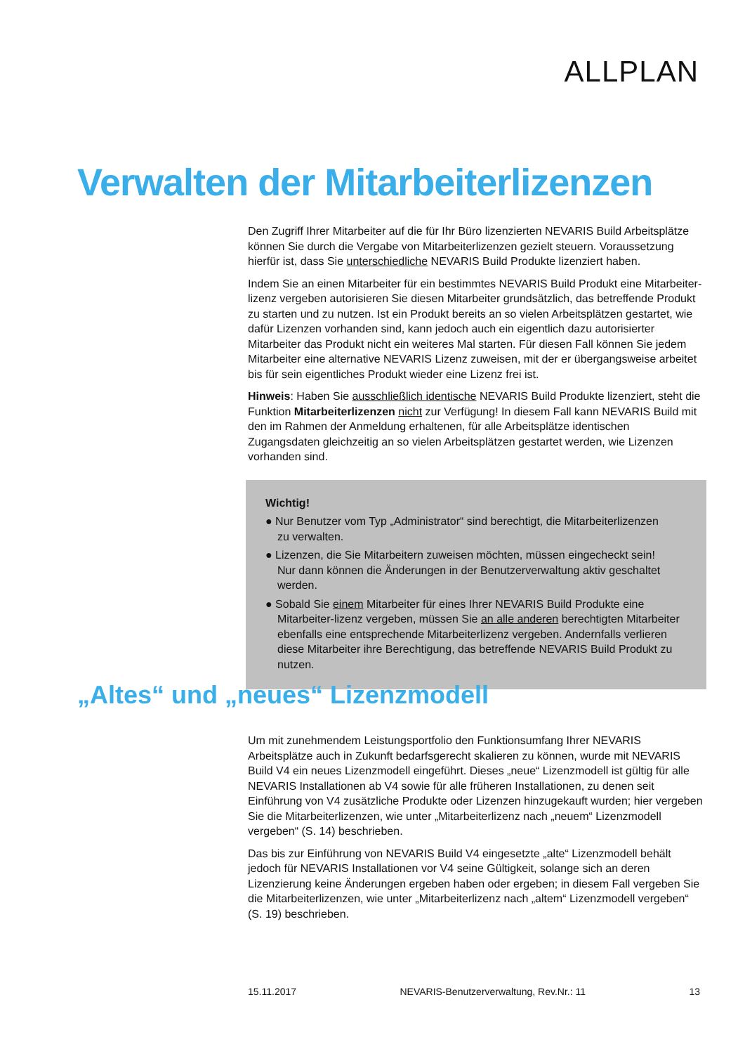ALLPLAN
Verwalten der Mitarbeiterlizenzen
Den Zugriff Ihrer Mitarbeiter auf die für Ihr Büro lizenzierten NEVARIS Build Arbeitsplätze können Sie durch die Vergabe von Mitarbeiterlizenzen gezielt steuern. Voraussetzung hierfür ist, dass Sie unterschiedliche NEVARIS Build Produkte lizenziert haben.
Indem Sie an einen Mitarbeiter für ein bestimmtes NEVARIS Build Produkt eine Mitarbeiter-lizenz vergeben autorisieren Sie diesen Mitarbeiter grundsätzlich, das betreffende Produkt zu starten und zu nutzen. Ist ein Produkt bereits an so vielen Arbeitsplätzen gestartet, wie dafür Lizenzen vorhanden sind, kann jedoch auch ein eigentlich dazu autorisierter Mitarbeiter das Produkt nicht ein weiteres Mal starten. Für diesen Fall können Sie jedem Mitarbeiter eine alternative NEVARIS Lizenz zuweisen, mit der er übergangsweise arbeitet bis für sein eigentliches Produkt wieder eine Lizenz frei ist.
Hinweis: Haben Sie ausschließlich identische NEVARIS Build Produkte lizenziert, steht die Funktion Mitarbeiterlizenzen nicht zur Verfügung! In diesem Fall kann NEVARIS Build mit den im Rahmen der Anmeldung erhaltenen, für alle Arbeitsplätze identischen Zugangsdaten gleichzeitig an so vielen Arbeitsplätzen gestartet werden, wie Lizenzen vorhanden sind.
Wichtig!
● Nur Benutzer vom Typ „Administrator“ sind berechtigt, die Mitarbeiterlizenzen
zu verwalten.
● Lizenzen, die Sie Mitarbeitern zuweisen möchten, müssen eingecheckt sein!
Nur dann können die Änderungen in der Benutzerverwaltung aktiv geschaltet werden.
● Sobald Sie einem Mitarbeiter für eines Ihrer NEVARIS Build Produkte eine Mitarbeiter-lizenz vergeben, müssen Sie an alle anderen berechtigten Mitarbeiter ebenfalls eine entsprechende Mitarbeiterlizenz vergeben. Andernfalls verlieren diese Mitarbeiter ihre Berechtigung, das betreffende NEVARIS Build Produkt zu nutzen.
„Altes“ und „neues“ Lizenzmodell
Um mit zunehmendem Leistungsportfolio den Funktionsumfang Ihrer NEVARIS Arbeitsplätze auch in Zukunft bedarfsgerecht skalieren zu können, wurde mit NEVARIS Build V4 ein neues Lizenzmodell eingeführt. Dieses „neue“ Lizenzmodell ist gültig für alle NEVARIS Installationen ab V4 sowie für alle früheren Installationen, zu denen seit Einführung von V4 zusätzliche Produkte oder Lizenzen hinzugekauft wurden; hier vergeben Sie die Mitarbeiterlizenzen, wie unter „Mitarbeiterlizenz nach „neuem“ Lizenzmodell vergeben“ (S. 14) beschrieben.
Das bis zur Einführung von NEVARIS Build V4 eingesetzte „alte“ Lizenzmodell behält jedoch für NEVARIS Installationen vor V4 seine Gültigkeit, solange sich an deren Lizenzierung keine Änderungen ergeben haben oder ergeben; in diesem Fall vergeben Sie die Mitarbeiterlizenzen, wie unter „Mitarbeiterlizenz nach „altem“ Lizenzmodell vergeben“ (S. 19) beschrieben.
15.11.2017 NEVARIS-Benutzerverwaltung, Rev.Nr.: 11 13